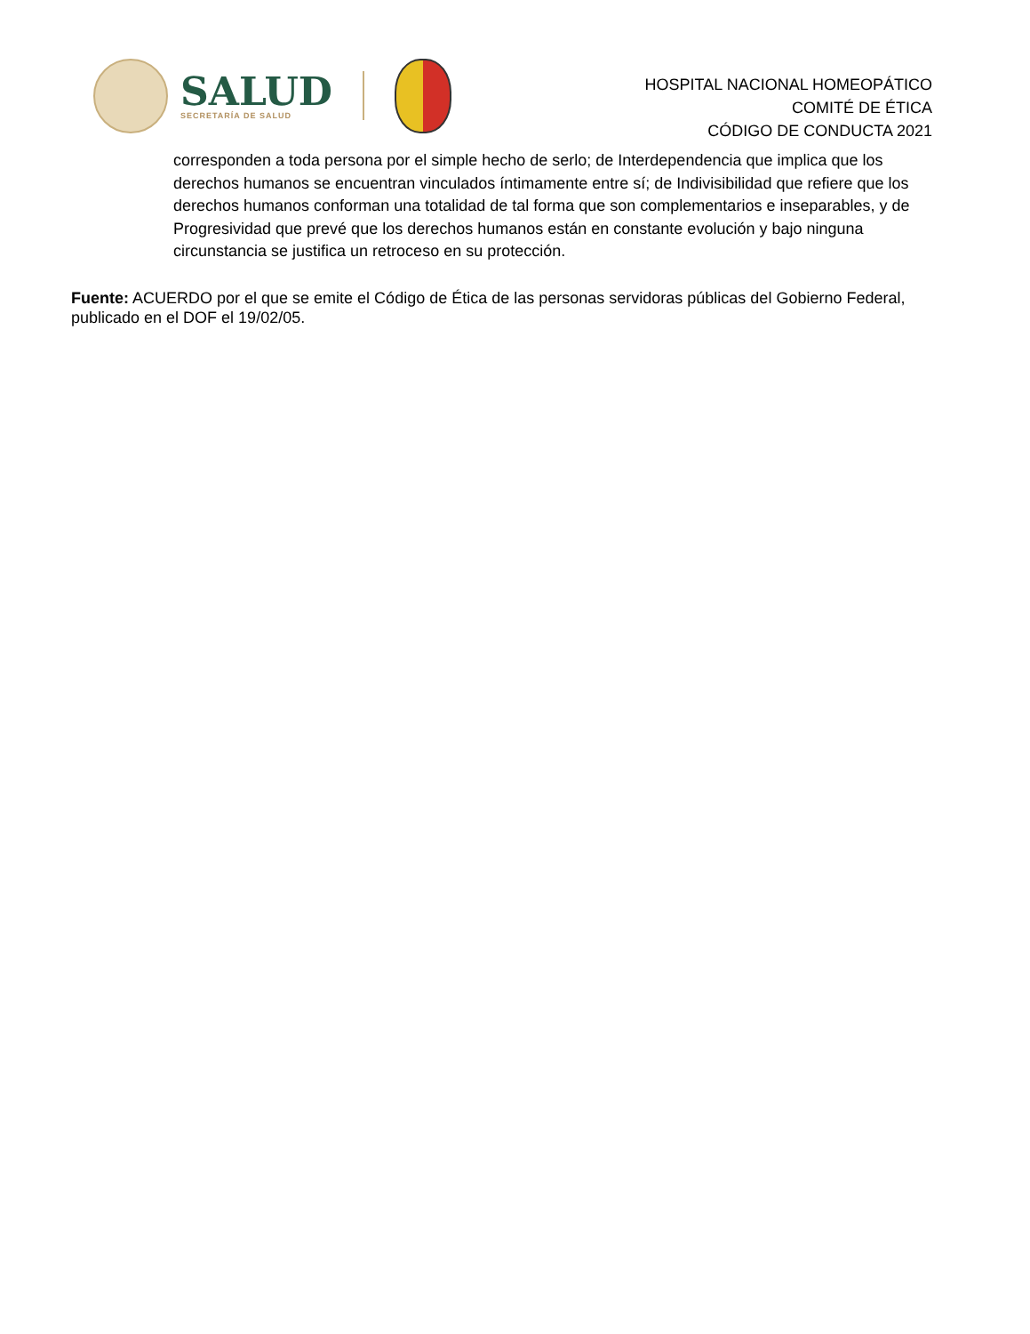SALUD
SECRETARÍA DE SALUD
HOSPITAL NACIONAL HOMEOPÁTICO
COMITÉ DE ÉTICA
CÓDIGO DE CONDUCTA 2021
corresponden a toda persona por el simple hecho de serlo; de Interdependencia que implica que los derechos humanos se encuentran vinculados íntimamente entre sí; de Indivisibilidad que refiere que los derechos humanos conforman una totalidad de tal forma que son complementarios e inseparables, y de Progresividad que prevé que los derechos humanos están en constante evolución y bajo ninguna circunstancia se justifica un retroceso en su protección.
Fuente: ACUERDO por el que se emite el Código de Ética de las personas servidoras públicas del Gobierno Federal, publicado en el DOF el 19/02/05.